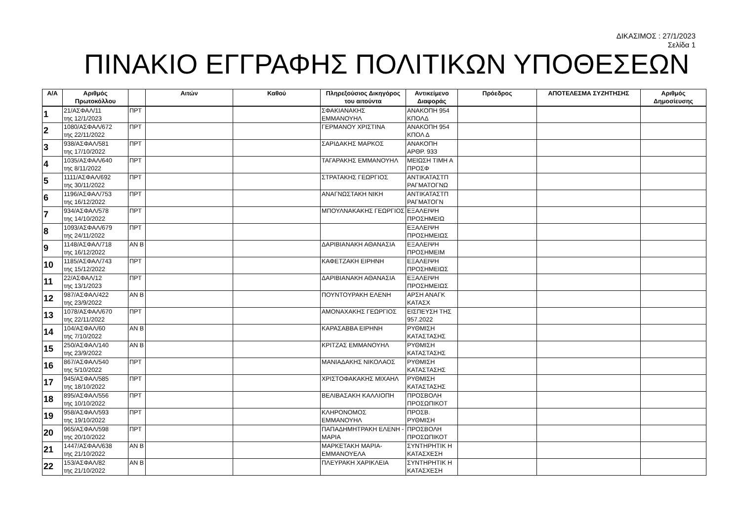ΔΙΚΑΣΙΜΟΣ : 27/1/2023
Σελίδα 1
ΠΙΝΑΚΙΟ ΕΓΓΡΑΦΗΣ ΠΟΛΙΤΙΚΩΝ ΥΠΟΘΕΣΕΩΝ
| Α/Α | Αριθμός Πρωτοκόλλου | | Αιτών | Καθού | Πληρεξούσιος Δικηγόρος του αιτούντα | Αντικείμενο Διαφοράς | Πρόεδρος | ΑΠΟΤΕΛΕΣΜΑ ΣΥΖΗΤΗΣΗΣ | Αριθμός Δημοσίευσης |
| --- | --- | --- | --- | --- | --- | --- | --- | --- | --- |
| 1 | 21/ΑΣΦΑΛ/11 της 12/1/2023 | ΠΡΤ | | | ΣΦΑΚΙΑΝΑΚΗΣ ΕΜΜΑΝΟΥΗΛ | ΑΝΑΚΟΠΗ 954 ΚΠΟΛΔ | | | |
| 2 | 1080/ΑΣΦΑΛ/672 της 22/11/2022 | ΠΡΤ | | | ΓΕΡΜΑΝΟΥ ΧΡΙΣΤΙΝΑ | ΑΝΑΚΟΠΗ 954 ΚΠΟΛ Δ | | | |
| 3 | 938/ΑΣΦΑΛ/581 της 17/10/2022 | ΠΡΤ | | | ΣΑΡΙΔΑΚΗΣ ΜΑΡΚΟΣ | ΑΝΑΚΟΠΗ ΑΡΘΡ. 933 | | | |
| 4 | 1035/ΑΣΦΑΛ/640 της 8/11/2022 | ΠΡΤ | | | ΤΑΓΑΡΑΚΗΣ ΕΜΜΑΝΟΥΗΛ | ΜΕΙΩΣΗ ΤΙΜΗ Α ΠΡΟΣΦ | | | |
| 5 | 1111/ΑΣΦΑΛ/692 της 30/11/2022 | ΠΡΤ | | | ΣΤΡΑΤΑΚΗΣ ΓΕΩΡΓΙΟΣ | ΑΝΤΙΚΑΤΑΣΤΠ ΡΑΓΜΑΤΟΓΝΩ | | | |
| 6 | 1196/ΑΣΦΑΛ/753 της 16/12/2022 | ΠΡΤ | | | ΑΝΑΓΝΩΣΤΑΚΗ ΝΙΚΗ | ΑΝΤΙΚΑΤΑΣΤΠ ΡΑΓΜΑΤΟΓΝ | | | |
| 7 | 934/ΑΣΦΑΛ/578 της 14/10/2022 | ΠΡΤ | | | ΜΠΟΥΛΝΑΚΑΚΗΣ ΓΕΩΡΓΙΟΣ | ΕΞΑΛΕΙΨΗ ΠΡΟΣΗΜΕΙΩ | | | |
| 8 | 1093/ΑΣΦΑΛ/679 της 24/11/2022 | ΠΡΤ | | | | ΕΞΑΛΕΙΨΗ ΠΡΟΣΗΜΕΙΩΣ | | | |
| 9 | 1148/ΑΣΦΑΛ/718 της 16/12/2022 | ΑΝ Β | | | ΔΑΡΙΒΙΑΝΑΚΗ ΑΘΑΝΑΣΙΑ | ΕΞΑΛΕΙΨΗ ΠΡΟΣΗΜΕΙΜ | | | |
| 10 | 1185/ΑΣΦΑΛ/743 της 15/12/2022 | ΠΡΤ | | | ΚΑΦΕΤΖΑΚΗ ΕΙΡΗΝΗ | ΕΞΑΛΕΙΨΗ ΠΡΟΣΗΜΕΙΩΣ | | | |
| 11 | 22/ΑΣΦΑΛ/12 της 13/1/2023 | ΠΡΤ | | | ΔΑΡΙΒΙΑΝΑΚΗ ΑΘΑΝΑΣΙΑ | ΕΞΑΛΕΙΨΗ ΠΡΟΣΗΜΕΙΩΣ | | | |
| 12 | 987/ΑΣΦΑΛ/422 της 23/9/2022 | ΑΝ Β | | | ΠΟΥΝΤΟΥΡΑΚΗ ΕΛΕΝΗ | ΑΡΣΗ ΑΝΑΓΚ ΚΑΤΑΣΧ | | | |
| 13 | 1078/ΑΣΦΑΛ/670 της 22/11/2022 | ΠΡΤ | | | ΑΜΟΝΑΧΑΚΗΣ ΓΕΩΡΓΙΟΣ | ΕΙΣΠΕΥΣΗ ΤΗΣ 957.2022 | | | |
| 14 | 104/ΑΣΦΑΛ/60 της 7/10/2022 | ΑΝ Β | | | ΚΑΡΑΣΑΒΒΑ ΕΙΡΗΝΗ | ΡΥΘΜΙΣΗ ΚΑΤΑΣΤΑΣΗΣ | | | |
| 15 | 250/ΑΣΦΑΛ/140 της 23/9/2022 | ΑΝ Β | | | ΚΡΙΤΖΑΣ ΕΜΜΑΝΟΥΗΛ | ΡΥΘΜΙΣΗ ΚΑΤΑΣΤΑΣΗΣ | | | |
| 16 | 867/ΑΣΦΑΛ/540 της 5/10/2022 | ΠΡΤ | | | ΜΑΝΙΑΔΑΚΗΣ ΝΙΚΟΛΑΟΣ | ΡΥΘΜΙΣΗ ΚΑΤΑΣΤΑΣΗΣ | | | |
| 17 | 945/ΑΣΦΑΛ/585 της 18/10/2022 | ΠΡΤ | | | ΧΡΙΣΤΟΦΑΚΑΚΗΣ ΜΙΧΑΗΛ | ΡΥΘΜΙΣΗ ΚΑΤΑΣΤΑΣΗΣ | | | |
| 18 | 895/ΑΣΦΑΛ/556 της 10/10/2022 | ΠΡΤ | | | ΒΕΛΙΒΑΣΑΚΗ ΚΑΛΛΙΟΠΗ | ΠΡΟΣΒΟΛΗ ΠΡΟΣΩΠΙΚΟΤ | | | |
| 19 | 958/ΑΣΦΑΛ/593 της 19/10/2022 | ΠΡΤ | | | ΚΛΗΡΟΝΟΜΟΣ ΕΜΜΑΝΟΥΗΛ | ΠΡΟΣΒ. ΡΥΘΜΙΣΗ | | | |
| 20 | 965/ΑΣΦΑΛ/598 της 20/10/2022 | ΠΡΤ | | | ΠΑΠΑΔΗΜΗΤΡΑΚΗ ΕΛΕΝΗ - ΜΑΡΙΑ | ΠΡΟΣΒΟΛΗ ΠΡΟΣΩΠΙΚΟΤ | | | |
| 21 | 1447/ΑΣΦΑΛ/638 της 21/10/2022 | ΑΝ Β | | | ΜΑΡΚΕΤΑΚΗ ΜΑΡΙΑ-ΕΜΜΑΝΟΥΕΛΑ | ΣΥΝΤΗΡΗΤΙΚ Η ΚΑΤΑΣΧΕΣΗ | | | |
| 22 | 153/ΑΣΦΑΛ/82 της 21/10/2022 | ΑΝ Β | | | ΠΛΕΥΡΑΚΗ ΧΑΡΙΚΛΕΙΑ | ΣΥΝΤΗΡΗΤΙΚ Η ΚΑΤΑΣΧΕΣΗ | | | |